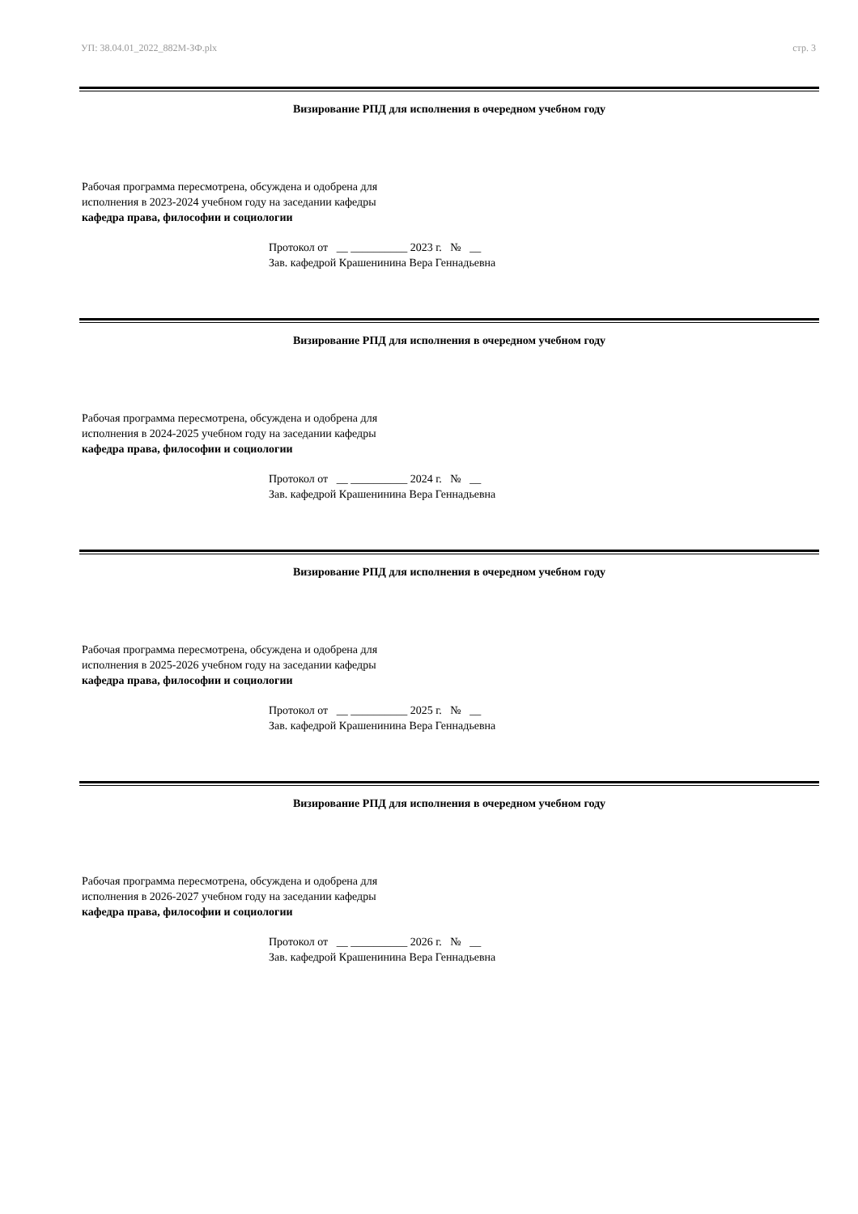УП: 38.04.01_2022_882М-ЗФ.plx стр. 3
Визирование РПД для исполнения в очередном учебном году
Рабочая программа пересмотрена, обсуждена и одобрена для
исполнения в 2023-2024 учебном году на заседании кафедры
кафедра права, философии и социологии
Протокол от __ __________ 2023 г. № __
Зав. кафедрой Крашенинина Вера Геннадьевна
Визирование РПД для исполнения в очередном учебном году
Рабочая программа пересмотрена, обсуждена и одобрена для
исполнения в 2024-2025 учебном году на заседании кафедры
кафедра права, философии и социологии
Протокол от __ __________ 2024 г. № __
Зав. кафедрой Крашенинина Вера Геннадьевна
Визирование РПД для исполнения в очередном учебном году
Рабочая программа пересмотрена, обсуждена и одобрена для
исполнения в 2025-2026 учебном году на заседании кафедры
кафедра права, философии и социологии
Протокол от __ __________ 2025 г. № __
Зав. кафедрой Крашенинина Вера Геннадьевна
Визирование РПД для исполнения в очередном учебном году
Рабочая программа пересмотрена, обсуждена и одобрена для
исполнения в 2026-2027 учебном году на заседании кафедры
кафедра права, философии и социологии
Протокол от __ __________ 2026 г. № __
Зав. кафедрой Крашенинина Вера Геннадьевна